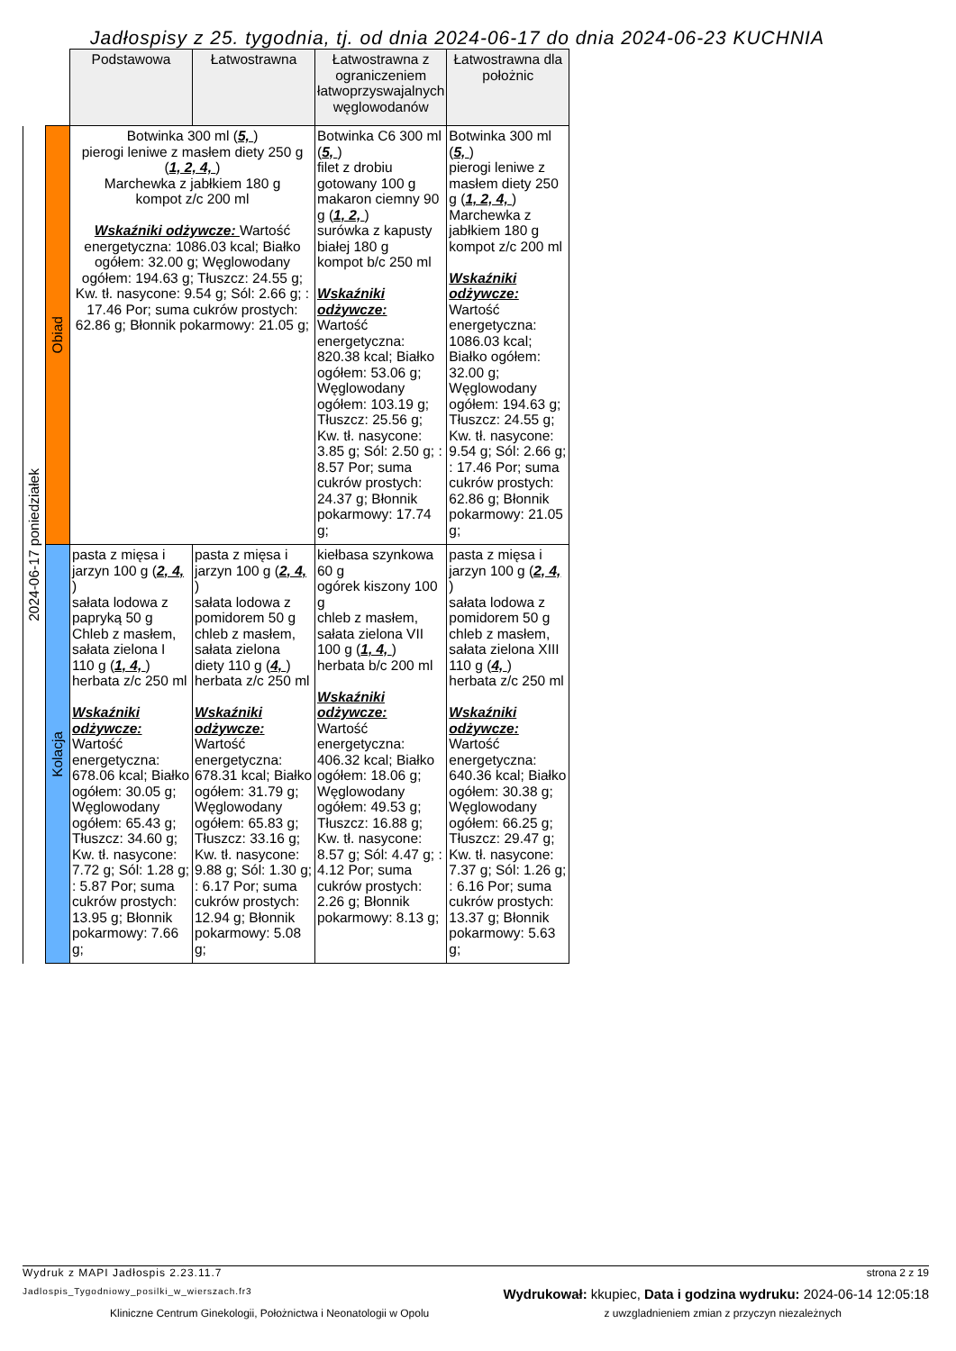Jadłospisy z 25. tygodnia, tj. od dnia 2024-06-17 do dnia 2024-06-23 KUCHNIA
| | | Podstawowa | Łatwostrawna | Łatwostrawna z ograniczeniem łatwoprzyswajalnych węglowodanów | Łatwostrawna dla położnic |
| --- | --- | --- | --- | --- | --- |
| 2024-06-17 poniedziałek | Obiad | Botwinka 300 ml ( 5, ) pierogi leniwe z masłem diety 250 g ( 1, 2, 4, ) Marchewka z jabłkiem 180 g kompot z/c 200 ml Wskaźniki odżywcze: Wartość energetyczna: 1086.03 kcal; Białko ogółem: 32.00 g; Węglowodany ogółem: 194.63 g; Tłuszcz: 24.55 g; Kw. tł. nasycone: 9.54 g; Sól: 2.66 g; : 17.46 Por; suma cukrów prostych: 62.86 g; Błonnik pokarmowy: 21.05 g; | | Botwinka C6 300 ml ( 5, ) filet z drobiu gotowany 100 g makaron ciemny 90 g ( 1, 2, ) surówka z kapusty białej 180 g kompot b/c 250 ml Wskaźniki odżywcze: Wartość energetyczna: 820.38 kcal; Białko ogółem: 53.06 g; Węglowodany ogółem: 103.19 g; Tłuszcz: 25.56 g; Kw. tł. nasycone: 3.85 g; Sól: 2.50 g; : 8.57 Por; suma cukrów prostych: 24.37 g; Błonnik pokarmowy: 17.74 g; | Botwinka 300 ml ( 5, ) pierogi leniwe z masłem diety 250 g ( 1, 2, 4, ) Marchewka z jabłkiem 180 g kompot z/c 200 ml Wskaźniki odżywcze: Wartość energetyczna: 1086.03 kcal; Białko ogółem: 32.00 g; Węglowodany ogółem: 194.63 g; Tłuszcz: 24.55 g; Kw. tł. nasycone: 9.54 g; Sól: 2.66 g; : 17.46 Por; suma cukrów prostych: 62.86 g; Błonnik pokarmowy: 21.05 g; |
| | Kolacja | pasta z mięsa i jarzyn 100 g ( 2, 4, ) sałata lodowa z papryką 50 g Chleb z masłem, sałata zielona I 110 g ( 1, 4, ) herbata z/c 250 ml Wskaźniki odżywcze: Wartość energetyczna: 678.06 kcal; Białko ogółem: 30.05 g; Węglowodany ogółem: 65.43 g; Tłuszcz: 34.60 g; Kw. tł. nasycone: 7.72 g; Sól: 1.28 g; : 5.87 Por; suma cukrów prostych: 13.95 g; Błonnik pokarmowy: 7.66 g; | pasta z mięsa i jarzyn 100 g ( 2, 4, ) sałata lodowa z pomidorem 50 g chleb z masłem, sałata zielona diety 110 g ( 4, ) herbata z/c 250 ml Wskaźniki odżywcze: Wartość energetyczna: 678.31 kcal; Białko ogółem: 31.79 g; Węglowodany ogółem: 65.83 g; Tłuszcz: 33.16 g; Kw. tł. nasycone: 9.88 g; Sól: 1.30 g; : 6.17 Por; suma cukrów prostych: 12.94 g; Błonnik pokarmowy: 5.08 g; | kiełbasa szynkowa 60 g ogórek kiszony 100 g chleb z masłem, sałata zielona VII 100 g ( 1, 4, ) herbata b/c 200 ml Wskaźniki odżywcze: Wartość energetyczna: 406.32 kcal; Białko ogółem: 18.06 g; Węglowodany ogółem: 49.53 g; Tłuszcz: 16.88 g; Kw. tł. nasycone: 8.57 g; Sól: 4.47 g; : 4.12 Por; suma cukrów prostych: 2.26 g; Błonnik pokarmowy: 8.13 g; | pasta z mięsa i jarzyn 100 g ( 2, 4, ) sałata lodowa z pomidorem 50 g chleb z masłem, sałata zielona XIII 110 g ( 4, ) herbata z/c 250 ml Wskaźniki odżywcze: Wartość energetyczna: 640.36 kcal; Białko ogółem: 30.38 g; Węglowodany ogółem: 66.25 g; Tłuszcz: 29.47 g; Kw. tł. nasycone: 7.37 g; Sól: 1.26 g; : 6.16 Por; suma cukrów prostych: 13.37 g; Błonnik pokarmowy: 5.63 g; |
Wydruk z MAPI Jadłospis 2.23.11.7 strona 2 z 19
Jadlospis_Tygodniowy_posilki_w_wierszach.fr3 Wydrukował: kkupiec, Data i godzina wydruku: 2024-06-14 12:05:18
Kliniczne Centrum Ginekologii, Położnictwa i Neonatologii w Opolu z uwzgladnieniem zmian z przyczyn niezależnych